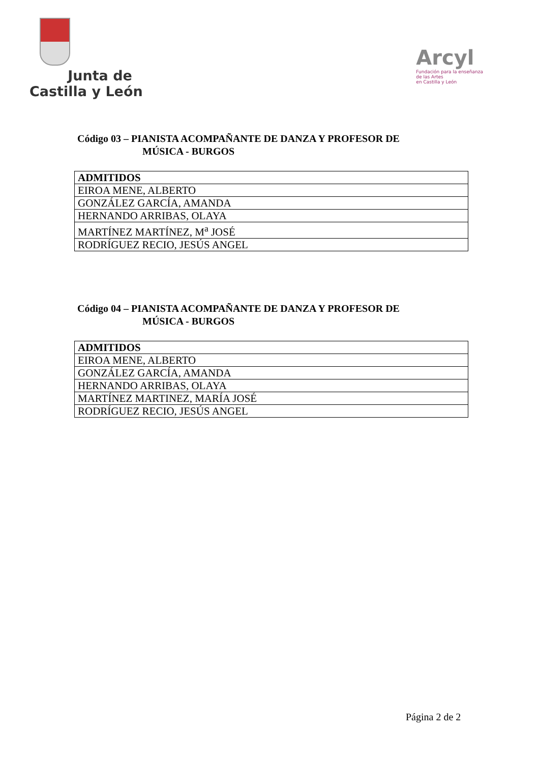Junta de
Castilla y León
Arcyl
Fundación para la enseñanza
de las Artes
en Castilla y León
Código 03 – PIANISTA ACOMPAÑANTE DE DANZA Y PROFESOR DE
MÚSICA - BURGOS
| ADMITIDOS |
| --- |
| EIROA MENE, ALBERTO |
| GONZÁLEZ GARCÍA, AMANDA |
| HERNANDO ARRIBAS, OLAYA |
| MARTÍNEZ MARTÍNEZ, M<sup>a</sup> JOSÉ |
| RODRÍGUEZ RECIO, JESÚS ANGEL |
Código 04 – PIANISTA ACOMPAÑANTE DE DANZA Y PROFESOR DE
MÚSICA - BURGOS
| ADMITIDOS |
| --- |
| EIROA MENE, ALBERTO |
| GONZÁLEZ GARCÍA, AMANDA |
| HERNANDO ARRIBAS, OLAYA |
| MARTÍNEZ MARTINEZ, MARÍA JOSÉ |
| RODRÍGUEZ RECIO, JESÚS ANGEL |
Página 2 de 2